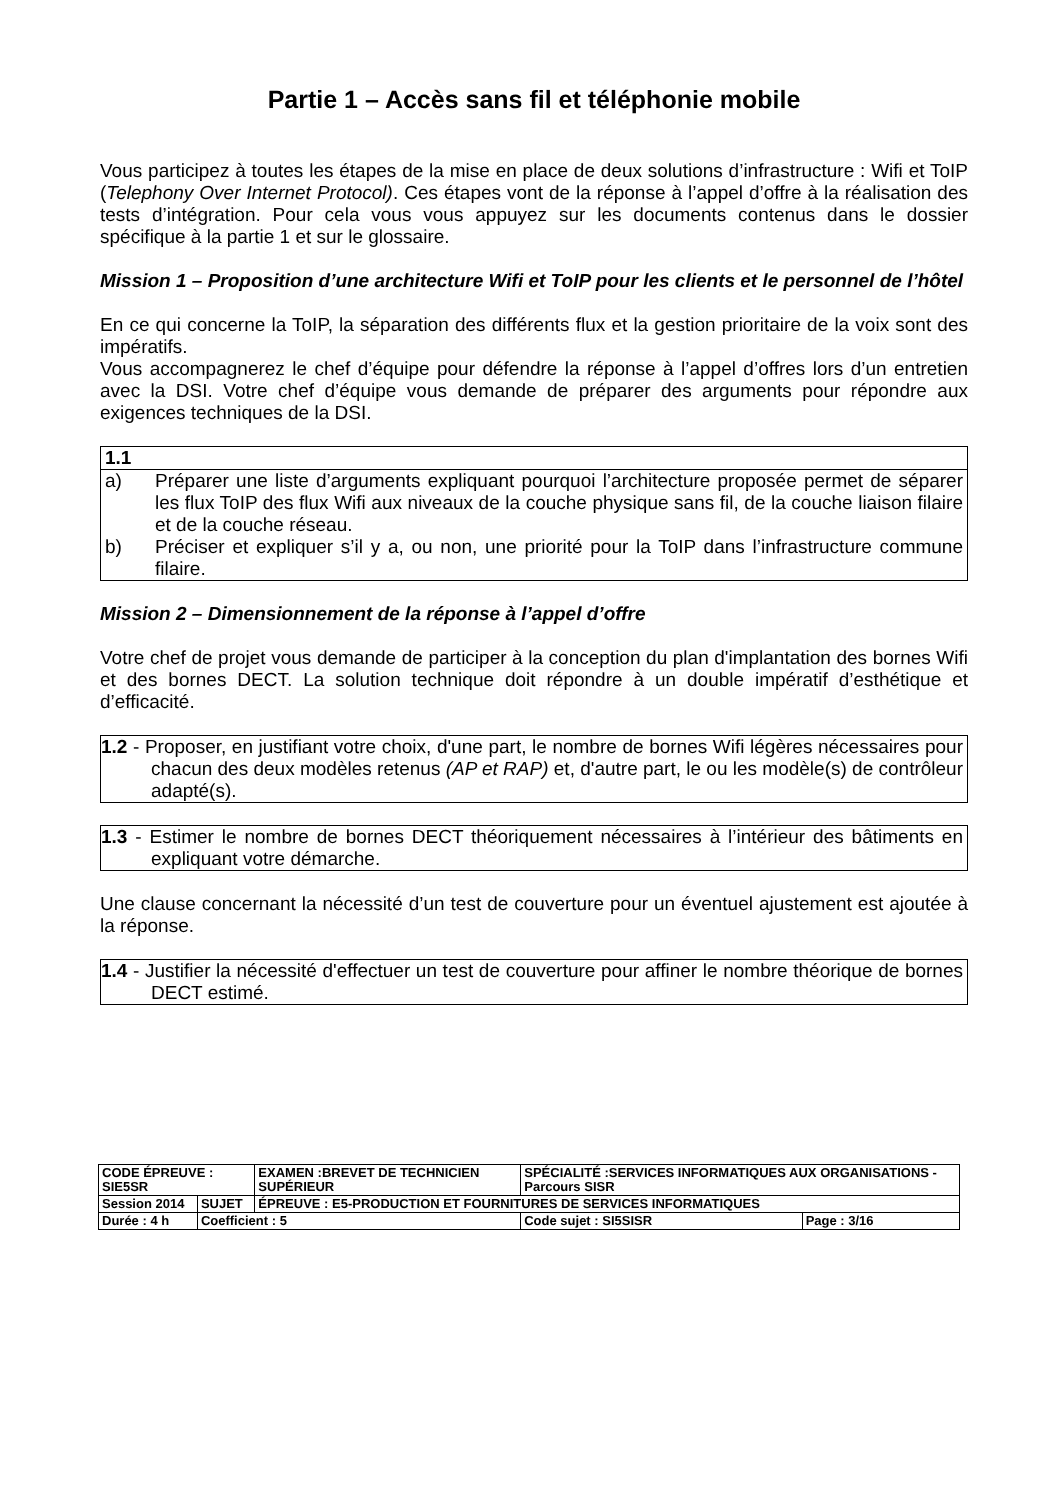Partie 1 – Accès sans fil et téléphonie mobile
Vous participez à toutes les étapes de la mise en place de deux solutions d’infrastructure : Wifi et ToIP (Telephony Over Internet Protocol). Ces étapes vont de la réponse à l’appel d’offre à la réalisation des tests d’intégration. Pour cela vous vous appuyez sur les documents contenus dans le dossier spécifique à la partie 1 et sur le glossaire.
Mission 1 – Proposition d’une architecture Wifi et ToIP pour les clients et le personnel de l’hôtel
En ce qui concerne la ToIP, la séparation des différents flux et la gestion prioritaire de la voix sont des impératifs.
Vous accompagnerez le chef d’équipe pour défendre la réponse à l’appel d’offres lors d’un entretien avec la DSI. Votre chef d’équipe vous demande de préparer des arguments pour répondre aux exigences techniques de la DSI.
1.1
a) Préparer une liste d’arguments expliquant pourquoi l’architecture proposée permet de séparer les flux ToIP des flux Wifi aux niveaux de la couche physique sans fil, de la couche liaison filaire et de la couche réseau.
b) Préciser et expliquer s’il y a, ou non, une priorité pour la ToIP dans l’infrastructure commune filaire.
Mission 2 – Dimensionnement de la réponse à l’appel d’offre
Votre chef de projet vous demande de participer à la conception du plan d'implantation des bornes Wifi et des bornes DECT. La solution technique doit répondre à un double impératif d’esthétique et d’efficacité.
1.2 - Proposer, en justifiant votre choix, d'une part, le nombre de bornes Wifi légères nécessaires pour chacun des deux modèles retenus (AP et RAP) et, d'autre part, le ou les modèle(s) de contrôleur adapté(s).
1.3 - Estimer le nombre de bornes DECT théoriquement nécessaires à l’intérieur des bâtiments en expliquant votre démarche.
Une clause concernant la nécessité d’un test de couverture pour un éventuel ajustement est ajoutée à la réponse.
1.4 - Justifier la nécessité d'effectuer un test de couverture pour affiner le nombre théorique de bornes DECT estimé.
| CODE ÉPREUVE : SIE5SR | | EXAMEN :BREVET DE TECHNICIEN SUPÉRIEUR | SPÉCIALITÉ :SERVICES INFORMATIQUES AUX ORGANISATIONS - Parcours SISR | |
| Session 2014 | SUJET | ÉPREUVE : E5-PRODUCTION ET FOURNITURES DE SERVICES INFORMATIQUES | | |
| Durée : 4 h | Coefficient : 5 | | Code sujet : SI5SISR | Page : 3/16 |